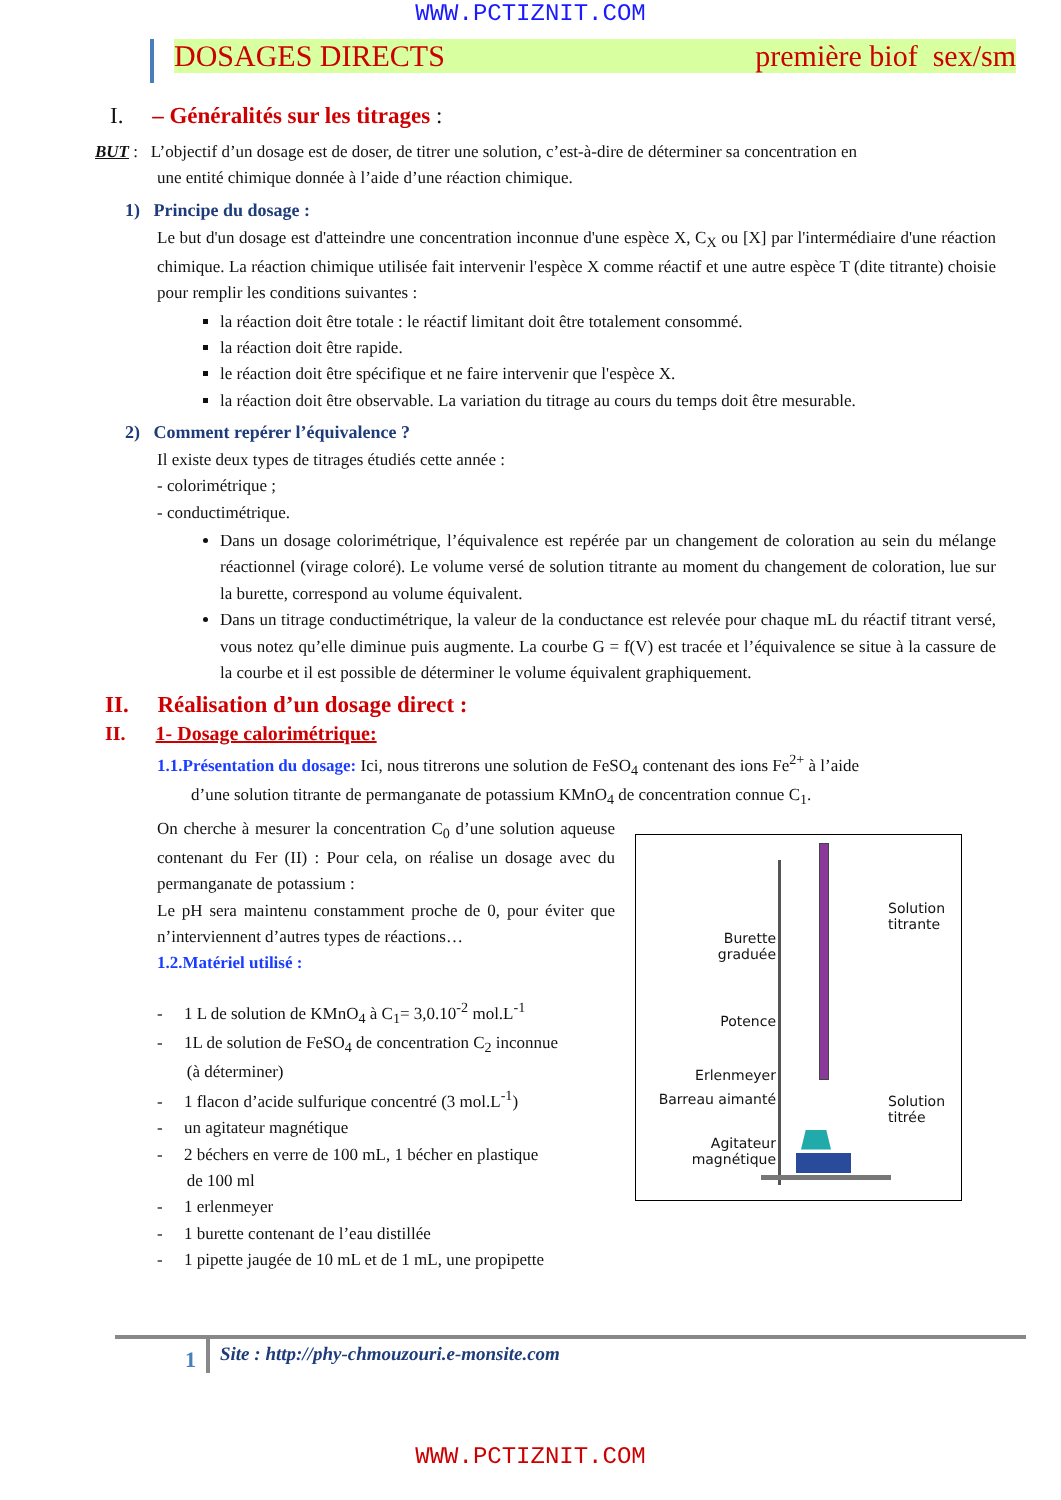WWW.PCTIZNIT.COM
DOSAGES DIRECTS première biof sex/sm
I. – Généralités sur les titrages :
BUT : L’objectif d’un dosage est de doser, de titrer une solution, c’est-à-dire de déterminer sa concentration en
une entité chimique donnée à l’aide d’une réaction chimique.
1) Principe du dosage :
Le but d'un dosage est d'atteindre une concentration inconnue d'une espèce X, C<sub>X</sub> ou [X] par l'intermédiaire d'une réaction chimique. La réaction chimique utilisée fait intervenir l'espèce X comme réactif et une autre espèce T (dite titrante) choisie pour remplir les conditions suivantes :
la réaction doit être totale : le réactif limitant doit être totalement consommé.
la réaction doit être rapide.
le réaction doit être spécifique et ne faire intervenir que l'espèce X.
la réaction doit être observable. La variation du titrage au cours du temps doit être mesurable.
2) Comment repérer l’équivalence ?
Il existe deux types de titrages étudiés cette année :
- colorimétrique ;
- conductimétrique.
Dans un dosage colorimétrique, l’équivalence est repérée par un changement de coloration au sein du mélange réactionnel (virage coloré). Le volume versé de solution titrante au moment du changement de coloration, lue sur la burette, correspond au volume équivalent.
Dans un titrage conductimétrique, la valeur de la conductance est relevée pour chaque mL du réactif titrant versé, vous notez qu’elle diminue puis augmente. La courbe G = f(V) est tracée et l’équivalence se situe à la cassure de la courbe et il est possible de déterminer le volume équivalent graphiquement.
II. Réalisation d’un dosage direct :
II. 1- Dosage calorimétrique:
1.1.Présentation du dosage: Ici, nous titrerons une solution de FeSO<sub>4</sub> contenant des ions Fe<sup>2+</sup> à l’aide
d’une solution titrante de permanganate de potassium KMnO<sub>4</sub> de concentration connue C<sub>1</sub>.
On cherche à mesurer la concentration C<sub>0</sub> d’une solution aqueuse contenant du Fer (II) : Pour cela, on réalise un dosage avec du permanganate de potassium :
Le pH sera maintenu constamment proche de 0, pour éviter que n’interviennent d’autres types de réactions…
1.2.Matériel utilisé :
- 1 L de solution de KMnO<sub>4</sub> à C<sub>1</sub>= 3,0.10<sup>-2</sup> mol.L<sup>-1</sup>
- 1L de solution de FeSO<sub>4</sub> de concentration C<sub>2</sub> inconnue
(à déterminer)
- 1 flacon d’acide sulfurique concentré (3 mol.L<sup>-1</sup>)
- un agitateur magnétique
- 2 béchers en verre de 100 mL, 1 bécher en plastique
de 100 ml
- 1 erlenmeyer
- 1 burette contenant de l’eau distillée
- 1 pipette jaugée de 10 mL et de 1 mL, une propipette
Burette graduée
Potence
Erlenmeyer
Barreau aimanté
Agitateur magnétique
Solution
titrante
Solution
titrée
1 Site : http://phy-chmouzouri.e-monsite.com
WWW.PCTIZNIT.COM